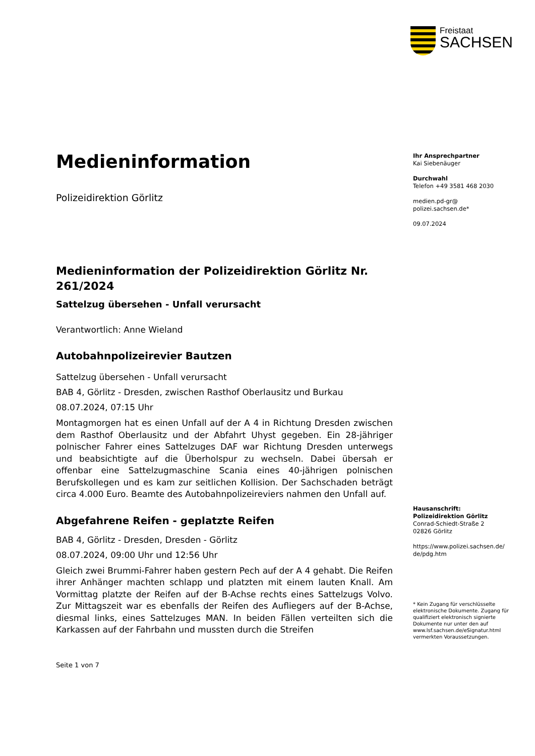Freistaat
SACHSEN
Medieninformation
Polizeidirektion Görlitz
Medieninformation der Polizeidirektion Görlitz Nr. 261/2024
Sattelzug übersehen - Unfall verursacht
Verantwortlich: Anne Wieland
Autobahnpolizeirevier Bautzen
Sattelzug übersehen - Unfall verursacht
BAB 4, Görlitz - Dresden, zwischen Rasthof Oberlausitz und Burkau
08.07.2024, 07:15 Uhr
Montagmorgen hat es einen Unfall auf der A 4 in Richtung Dresden zwischen dem Rasthof Oberlausitz und der Abfahrt Uhyst gegeben. Ein 28-jähriger polnischer Fahrer eines Sattelzuges DAF war Richtung Dresden unterwegs und beabsichtigte auf die Überholspur zu wechseln. Dabei übersah er offenbar eine Sattelzugmaschine Scania eines 40-jährigen polnischen Berufskollegen und es kam zur seitlichen Kollision. Der Sachschaden beträgt circa 4.000 Euro. Beamte des Autobahnpolizeireviers nahmen den Unfall auf.
Abgefahrene Reifen - geplatzte Reifen
BAB 4, Görlitz - Dresden, Dresden - Görlitz
08.07.2024, 09:00 Uhr und 12:56 Uhr
Gleich zwei Brummi-Fahrer haben gestern Pech auf der A 4 gehabt. Die Reifen ihrer Anhänger machten schlapp und platzten mit einem lauten Knall. Am Vormittag platzte der Reifen auf der B-Achse rechts eines Sattelzugs Volvo. Zur Mittagszeit war es ebenfalls der Reifen des Aufliegers auf der B-Achse, diesmal links, eines Sattelzuges MAN. In beiden Fällen verteilten sich die Karkassen auf der Fahrbahn und mussten durch die Streifen
Seite 1 von 7
Ihr Ansprechpartner
Kai Siebenäuger
Durchwahl
Telefon +49 3581 468 2030
medien.pd-gr@
polizei.sachsen.de*
09.07.2024
Hausanschrift:
Polizeidirektion Görlitz
Conrad-Schiedt-Straße 2
02826 Görlitz
https://www.polizei.sachsen.de/
de/pdg.htm
* Kein Zugang für verschlüsselte elektronische Dokumente. Zugang für qualifiziert elektronisch signierte Dokumente nur unter den auf www.lsf.sachsen.de/eSignatur.html vermerkten Voraussetzungen.